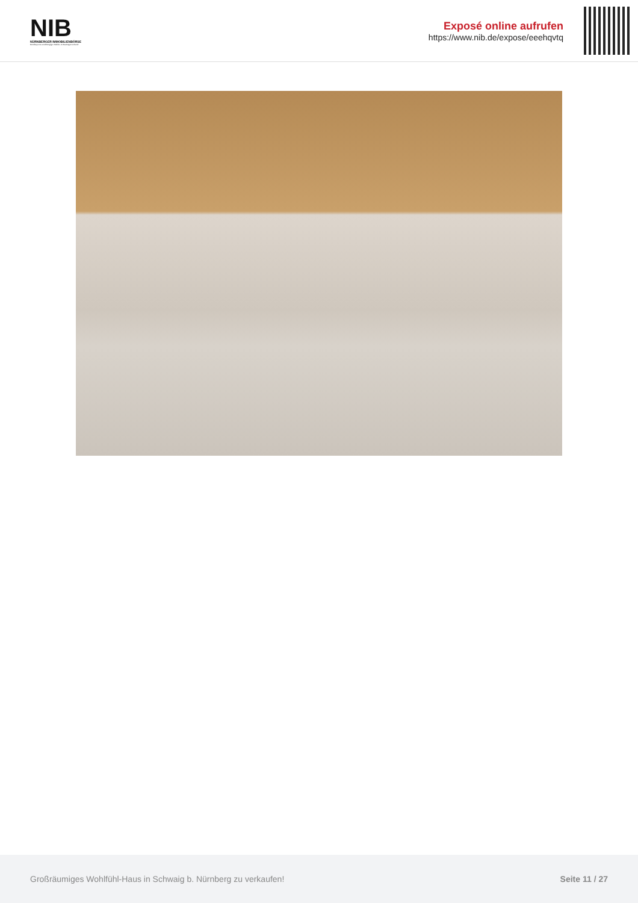NIB
NÜRNBERGER IMMOBILIENBÖRSE
Nordbayerns unabhängiger Makler- & Bauträgerverbund
Exposé online aufrufen
https://www.nib.de/expose/eeehqvtq
Großräumiges Wohlfühl-Haus in Schwaig b. Nürnberg zu verkaufen! Seite 11 / 27